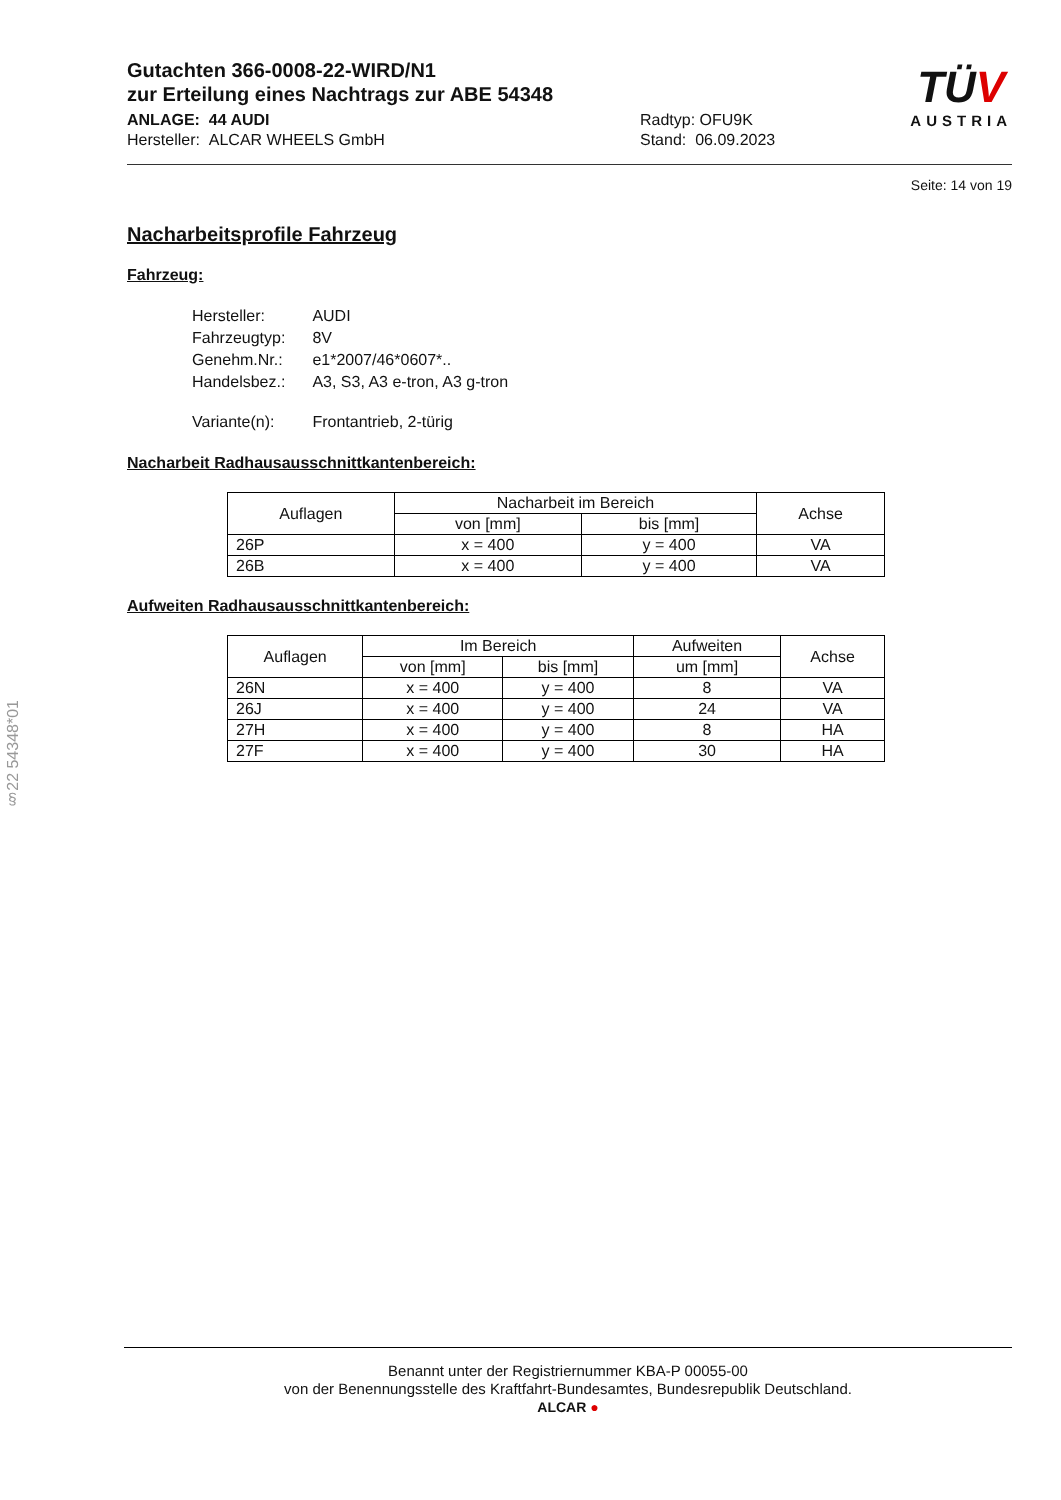Gutachten 366-0008-22-WIRD/N1
zur Erteilung eines Nachtrags zur ABE 54348
ANLAGE: 44 AUDI
Hersteller: ALCAR WHEELS GmbH
Radtyp: OFU9K
Stand: 06.09.2023
TÜV
AUSTRIA
Seite: 14 von 19
Nacharbeitsprofile Fahrzeug
Fahrzeug:
| Hersteller: | AUDI |
| Fahrzeugtyp: | 8V |
| Genehm.Nr.: | e1*2007/46*0607*.. |
| Handelsbez.: | A3, S3, A3 e-tron, A3 g-tron |
| Variante(n): | Frontantrieb, 2-türig |
Nacharbeit Radhausausschnittkantenbereich:
| Auflagen | Nacharbeit im Bereich | | Achse |
| --- | --- | --- | --- |
| | von [mm] | bis [mm] | |
| 26P | x = 400 | y = 400 | VA |
| 26B | x = 400 | y = 400 | VA |
Aufweiten Radhausausschnittkantenbereich:
| Auflagen | Im Bereich | | Aufweiten | Achse |
| --- | --- | --- | --- | --- |
| | von [mm] | bis [mm] | um [mm] | |
| 26N | x = 400 | y = 400 | 8 | VA |
| 26J | x = 400 | y = 400 | 24 | VA |
| 27H | x = 400 | y = 400 | 8 | HA |
| 27F | x = 400 | y = 400 | 30 | HA |
§22 54348*01
Benannt unter der Registriernummer KBA-P 00055-00
von der Benennungsstelle des Kraftfahrt-Bundesamtes, Bundesrepublik Deutschland.
ALCAR ●